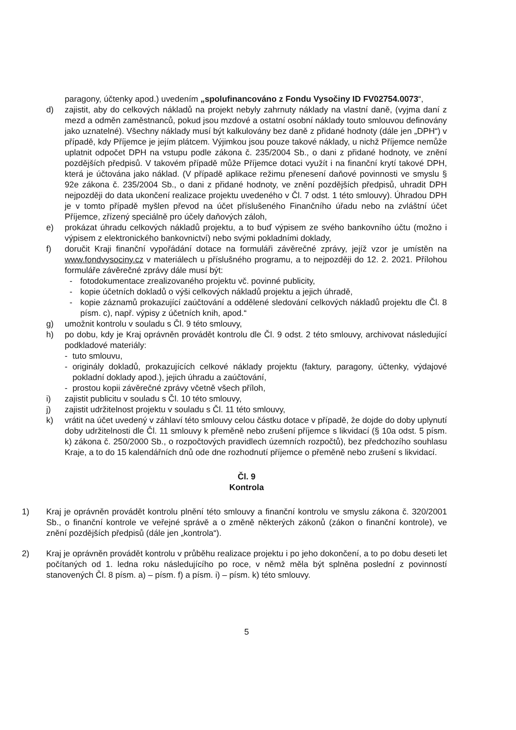paragony, účtenky apod.) uvedením „spolufinancováno z Fondu Vysočiny ID FV02754.0073“,
d) zajistit, aby do celkových nákladů na projekt nebyly zahrnuty náklady na vlastní daně, (vyjma daní z mezd a odměn zaměstnanců, pokud jsou mzdové a ostatní osobní náklady touto smlouvou definovány jako uznatelné). Všechny náklady musí být kalkulovány bez daně z přidané hodnoty (dále jen „DPH“) v případě, kdy Příjemce je jejím plátcem. Výjimkou jsou pouze takové náklady, u nichž Příjemce nemůže uplatnit odpočet DPH na vstupu podle zákona č. 235/2004 Sb., o dani z přidané hodnoty, ve znění pozdějších předpisů. V takovém případě může Příjemce dotaci využít i na finanční krytí takové DPH, která je účtována jako náklad. (V případě aplikace režimu přenesení daňové povinnosti ve smyslu § 92e zákona č. 235/2004 Sb., o dani z přidané hodnoty, ve znění pozdějších předpisů, uhradit DPH nejpozději do data ukončení realizace projektu uvedeného v Čl. 7 odst. 1 této smlouvy). Úhradou DPH je v tomto případě myšlen převod na účet příslušeného Finančního úřadu nebo na zvláštní účet Příjemce, zřízený speciálně pro účely daňových záloh,
e) prokázat úhradu celkových nákladů projektu, a to buď výpisem ze svého bankovního účtu (možno i výpisem z elektronického bankovnictví) nebo svými pokladními doklady,
f) doručit Kraji finanční vypořádání dotace na formuláři závěrečné zprávy, jejíž vzor je umístěn na www.fondvysociny.cz v materiálech u příslušného programu, a to nejpozději do 12. 2. 2021. Přílohou formuláře závěrečné zprávy dále musí být:
- fotodokumentace zrealizovaného projektu vč. povinné publicity,
- kopie účetních dokladů o výši celkových nákladů projektu a jejich úhradě,
- kopie záznamů prokazující zaúčtování a oddělené sledování celkových nákladů projektu dle Čl. 8 písm. c), např. výpisy z účetních knih, apod.“
g) umožnit kontrolu v souladu s Čl. 9 této smlouvy,
h) po dobu, kdy je Kraj oprávněn provádět kontrolu dle Čl. 9 odst. 2 této smlouvy, archivovat následující podkladové materiály:
- tuto smlouvu,
- originály dokladů, prokazujících celkové náklady projektu (faktury, paragony, účtenky, výdajové pokladní doklady apod.), jejich úhradu a zaúčtování,
- prostou kopii závěrečné zprávy včetně všech příloh,
i) zajistit publicitu v souladu s Čl. 10 této smlouvy,
j) zajistit udržitelnost projektu v souladu s Čl. 11 této smlouvy,
k) vrátit na účet uvedený v záhlaví této smlouvy celou částku dotace v případě, že dojde do doby uplynutí doby udržitelnosti dle Čl. 11 smlouvy k přeměně nebo zrušení příjemce s likvidací (§ 10a odst. 5 písm. k) zákona č. 250/2000 Sb., o rozpočtových pravidlech územních rozpočtů), bez předchozího souhlasu Kraje, a to do 15 kalendářních dnů ode dne rozhodnutí příjemce o přeměně nebo zrušení s likvidací.
Čl. 9
Kontrola
1) Kraj je oprávněn provádět kontrolu plnění této smlouvy a finanční kontrolu ve smyslu zákona č. 320/2001 Sb., o finanční kontrole ve veřejné správě a o změně některých zákonů (zákon o finanční kontrole), ve znění pozdějších předpisů (dále jen „kontrola“).
2) Kraj je oprávněn provádět kontrolu v průběhu realizace projektu i po jeho dokončení, a to po dobu deseti let počítaných od 1. ledna roku následujícího po roce, v němž měla být splněna poslední z povinností stanovených Čl. 8 písm. a) – písm. f) a písm. i) – písm. k) této smlouvy.
5